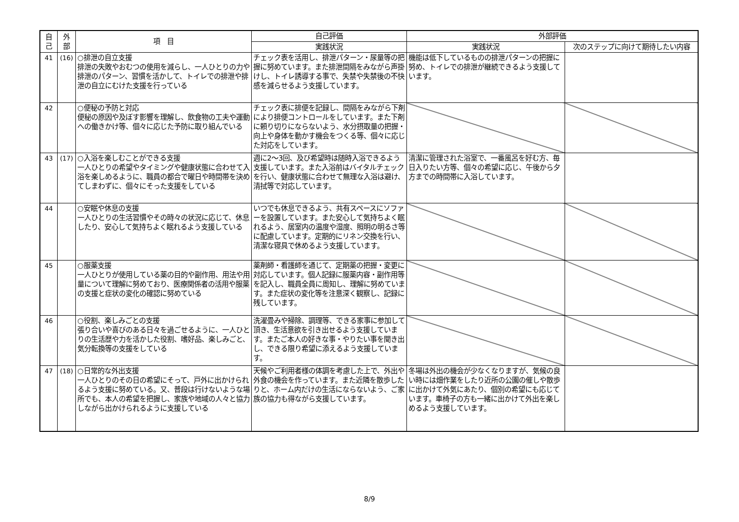| 自 己 | 外 部 | 項 目 | 自己評価 | 外部評価 | |
| --- | --- | --- | --- | --- | --- |
| | | | 実践状況 | 実践状況 | 次のステップに向けて期待したい内容 |
| 41 | (16) | ○排泄の自立支援 排泄の失敗やおむつの使用を減らし、一人ひとりの力や排泄のパターン、習慣を活かして、トイレでの排泄や排泄の自立にむけた支援を行っている | チェック表を活用し、排泄パターン・尿量等の把握に努めています。また排泄間隔をみながら声掛けし、トイレ誘導する事で、失禁や失禁後の不快感を減らせるよう支援しています。 | 機能は低下しているものの排泄パターンの把握に努め、トイレでの排泄が継続できるよう支援しています。 | |
| 42 | | ○便秘の予防と対応 便秘の原因や及ぼす影響を理解し、飲食物の工夫や運動への働きかけ等、個々に応じた予防に取り組んでいる | チェック表に排便を記録し、間隔をみながら下剤により排便コントロールをしています。また下剤に頼り切りにならないよう、水分摂取量の把握・向上や身体を動かす機会をつくる等、個々に応じた対応をしています。 | | |
| 43 | (17) | ○入浴を楽しむことができる支援 一人ひとりの希望やタイミングや健康状態に合わせて入浴を楽しめるように、職員の都合で曜日や時間帯を決めてしまわずに、個々にそった支援をしている | 週に2～3回、及び希望時は随時入浴できるよう支援しています。また入浴前はバイタルチェックを行い、健康状態に合わせて無理な入浴は避け、清拭等で対応しています。 | 清潔に管理された浴室で、一番風呂を好む方、毎日入りたい方等、個々の希望に応じ、午後から夕方までの時間帯に入浴しています。 | |
| 44 | | ○安眠や休息の支援 一人ひとりの生活習慣やその時々の状況に応じて、休息したり、安心して気持ちよく眠れるよう支援している | いつでも休息できるよう、共有スペースにソファーを設置しています。また安心して気持ちよく眠れるよう、居室内の温度や湿度、照明の明るさ等に配慮しています。定期的にリネン交換を行い、清潔な寝具で休めるよう支援しています。 | | |
| 45 | | ○服薬支援 一人ひとりが使用している薬の目的や副作用、用法や用量について理解に努めており、医療関係者の活用や服薬の支援と症状の変化の確認に努めている | 薬剤師・看護師を通じて、定期薬の把握・変更に対応しています。個人記録に服薬内容・副作用等を記入し、職員全員に周知し、理解に努めています。また症状の変化等を注意深く観察し、記録に残しています。 | | |
| 46 | | ○役割、楽しみごとの支援 張り合いや喜びのある日々を過ごせるように、一人ひとりの生活歴や力を活かした役割、嗜好品、楽しみごと、気分転換等の支援をしている | 洗濯畳みや掃除、調理等、できる家事に参加して頂き、生活意欲を引き出せるよう支援しています。またご本人の好きな事・やりたい事を聞き出し、できる限り希望に添えるよう支援しています。 | | |
| 47 | (18) | ○日常的な外出支援 一人ひとりのその日の希望にそって、戸外に出かけられるよう支援に努めている。又、普段は行けないような場所でも、本人の希望を把握し、家族や地域の人々と協力しながら出かけられるように支援している | 天候やご利用者様の体調を考慮した上で、外出や外食の機会を作っています。また近隣を散歩したりと、ホーム内だけの生活にならないよう、ご家族の協力も得ながら支援しています。 | 冬場は外出の機会が少なくなりますが、気候の良い時には畑作業をしたり近所の公園の催しや散歩に出かけて外気にあたり、個別の希望にも応じています。車椅子の方も一緒に出かけて外出を楽しめるよう支援しています。 | |
8/9